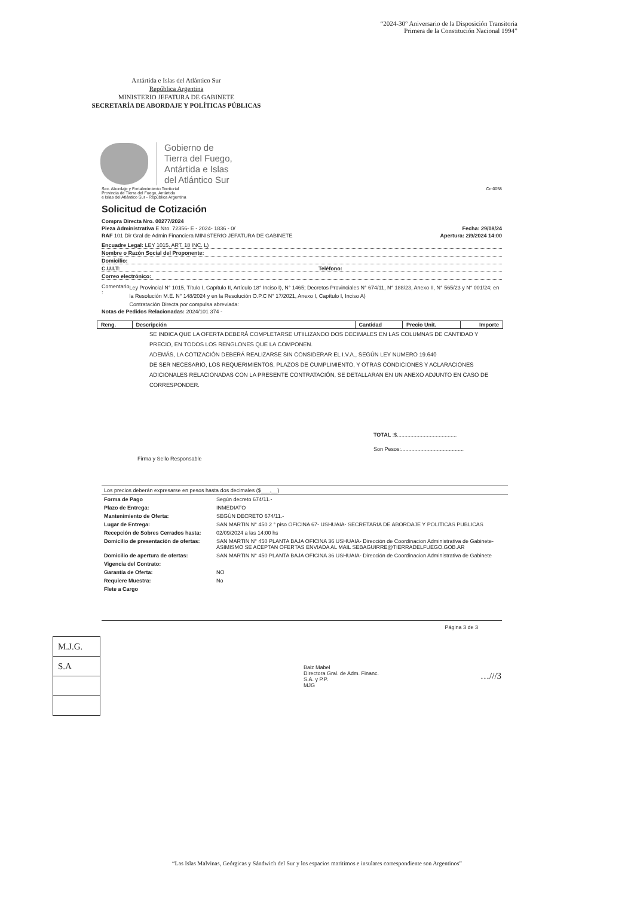“2024-30° Aniversario de la Disposición Transitoria
Primera de la Constitución Nacional 1994”
Antártida e Islas del Atlántico Sur
República Argentina
MINISTERIO JEFATURA DE GABINETE
SECRETARÍA DE ABORDAJE Y POLÍTICAS PÚBLICAS
Gobierno de
Tierra del Fuego,
Antártida e Islas
del Atlántico Sur
Sec. Abordaje y Fortalecimiento Territorial
Provincia de Tierra del Fuego, Antártida
e Islas del Atlántico Sur - República Argentina Cm0058
Solicitud de Cotización
Compra Directa Nro. 00277/2024
Pieza Administrativa E Nro. 72356- E - 2024- 1836 - 0/ Fecha: 29/08/24
RAF 101 Dir Gral de Admin Financiera MINISTERIO JEFATURA DE GABINETE Apertura: 2/9/2024 14:00
Encuadre Legal: LEY 1015. ART. 18 INC. L)
Nombre o Razón Social del Proponente:
Domicilio:
C.U.I.T: Teléfono:
Correo electrónico:
Comentario : Ley Provincial N° 1015, Título I, Capítulo II, Artículo 18° Inciso I), N° 1465; Decretos Provinciales N° 674/11, N° 188/23, Anexo II, N° 565/23 y N° 001/24; en la Resolución M.E. N° 148/2024 y en la Resolución O.P.C N° 17/2021, Anexo I, Capítulo I, Inciso A)
Contratación Directa por compulsa abreviada:
Notas de Pedidos Relacionadas: 2024/101 374 -
| Reng. | Descripción | Cantidad | Precio Unit. | Importe |
| --- | --- | --- | --- | --- |
SE INDICA QUE LA OFERTA DEBERÁ COMPLETARSE UTIILIZANDO DOS DECIMALES EN LAS COLUMNAS DE CANTIDAD Y PRECIO, EN TODOS LOS RENGLONES QUE LA COMPONEN.
ADEMÁS, LA COTIZACIÓN DEBERÁ REALIZARSE SIN CONSIDERAR EL I.V.A., SEGÚN LEY NUMERO 19.640
DE SER NECESARIO, LOS REQUERIMIENTOS, PLAZOS DE CUMPLIMIENTO, Y OTRAS CONDICIONES Y ACLARACIONES ADICIONALES RELACIONADAS CON LA PRESENTE CONTRATACIÓN, SE DETALLARAN EN UN ANEXO ADJUNTO EN CASO DE CORRESPONDER.
TOTAL :$........................................
Son Pesos:..........................................
Firma y Sello Responsable
| Los precios deberán expresarse en pesos hasta dos decimales ($___,__) | |
| Forma de Pago | Según decreto 674/11.- |
| Plazo de Entrega: | INMEDIATO |
| Mantenimiento de Oferta: | SEGÚN DECRETO 674/11.- |
| Lugar de Entrega: | SAN MARTIN N° 450 2 ° piso OFICINA 67- USHUAIA- SECRETARIA DE ABORDAJE Y POLITICAS PUBLICAS |
| Recepción de Sobres Cerrados hasta: | 02/09/2024 a las 14:00 hs |
| Domicilio de presentación de ofertas: | SAN MARTIN N° 450 PLANTA BAJA OFICINA 36 USHUAIA- Dirección de Coordinacion Administrativa de Gabinete- ASIMISMO SE ACEPTAN OFERTAS ENVIADA AL MAIL SEBAGUIRRE@TIERRADELFUEGO.GOB.AR |
| Domicilio de apertura de ofertas: | SAN MARTIN N° 450 PLANTA BAJA OFICINA 36 USHUAIA- Dirección de Coordinacion Administrativa de Gabinete |
| Vigencia del Contrato: | |
| Garantía de Oferta: | NO |
| Requiere Muestra: | No |
| Flete a Cargo | |
Página 3 de 3
| M.J.G. |
| S.A |
Baiz Mabel
Directora Gral. de Adm. Financ.
S.A. y P.P.
MJG
…///3
“Las Islas Malvinas, Geórgicas y Sándwich del Sur y los espacios maritimos e insulares correspondiente son Argentinos”